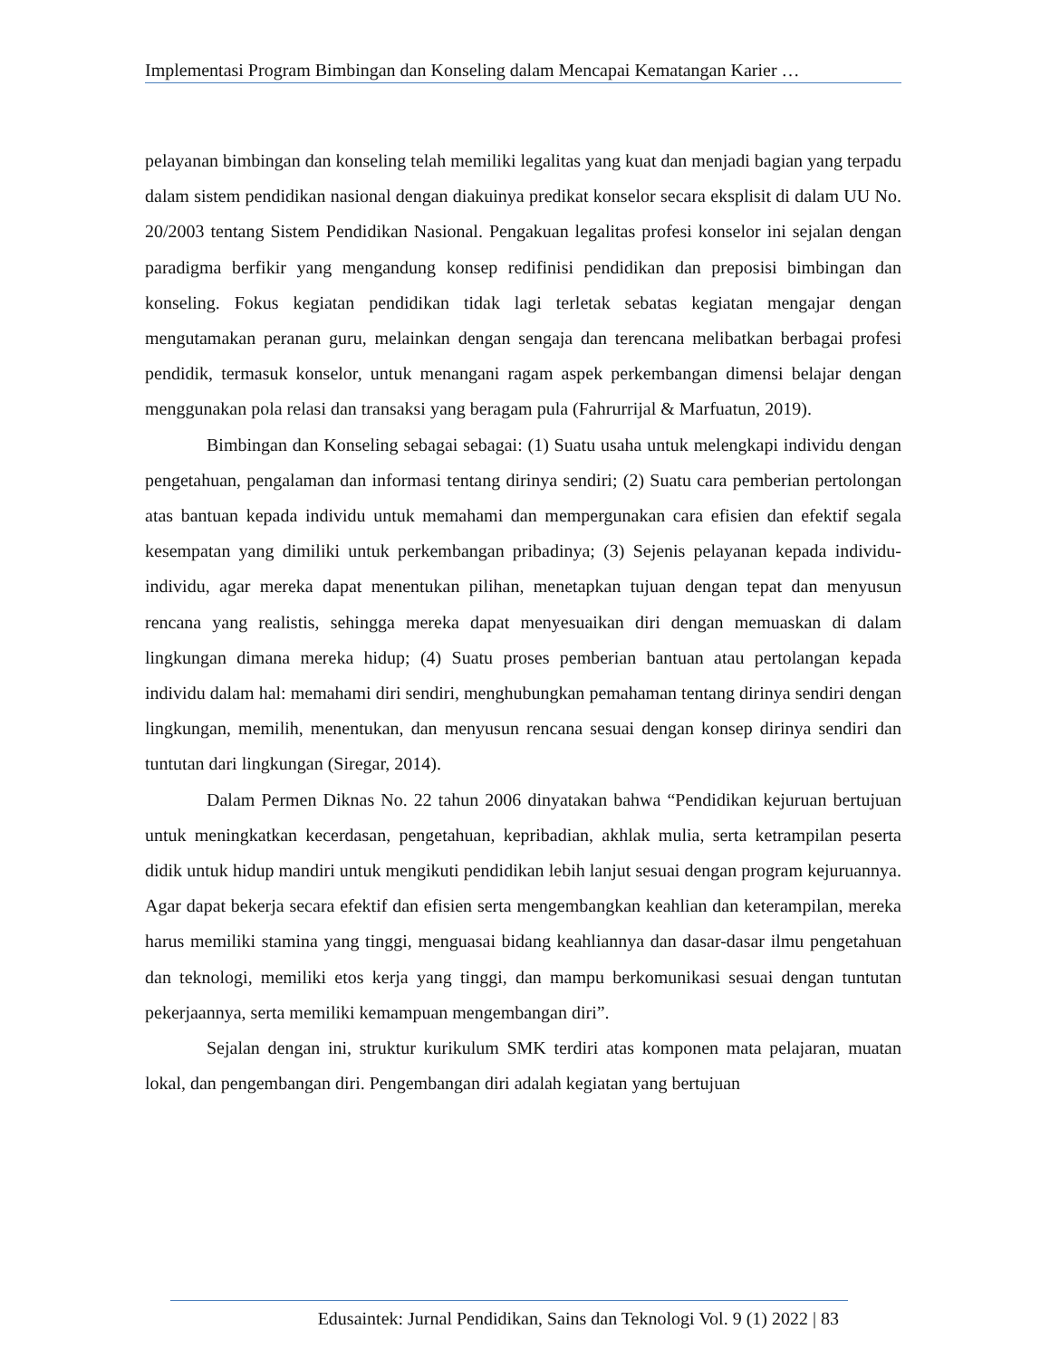Implementasi Program Bimbingan dan Konseling dalam Mencapai Kematangan Karier …
pelayanan bimbingan dan konseling telah memiliki legalitas yang kuat dan menjadi bagian yang terpadu dalam sistem pendidikan nasional dengan diakuinya predikat konselor secara eksplisit di dalam UU No. 20/2003 tentang Sistem Pendidikan Nasional. Pengakuan legalitas profesi konselor ini sejalan dengan paradigma berfikir yang mengandung konsep redifinisi pendidikan dan preposisi bimbingan dan konseling. Fokus kegiatan pendidikan tidak lagi terletak sebatas kegiatan mengajar dengan mengutamakan peranan guru, melainkan dengan sengaja dan terencana melibatkan berbagai profesi pendidik, termasuk konselor, untuk menangani ragam aspek perkembangan dimensi belajar dengan menggunakan pola relasi dan transaksi yang beragam pula (Fahrurrijal & Marfuatun, 2019).
Bimbingan dan Konseling sebagai sebagai: (1) Suatu usaha untuk melengkapi individu dengan pengetahuan, pengalaman dan informasi tentang dirinya sendiri; (2) Suatu cara pemberian pertolongan atas bantuan kepada individu untuk memahami dan mempergunakan cara efisien dan efektif segala kesempatan yang dimiliki untuk perkembangan pribadinya; (3) Sejenis pelayanan kepada individu-individu, agar mereka dapat menentukan pilihan, menetapkan tujuan dengan tepat dan menyusun rencana yang realistis, sehingga mereka dapat menyesuaikan diri dengan memuaskan di dalam lingkungan dimana mereka hidup; (4) Suatu proses pemberian bantuan atau pertolangan kepada individu dalam hal: memahami diri sendiri, menghubungkan pemahaman tentang dirinya sendiri dengan lingkungan, memilih, menentukan, dan menyusun rencana sesuai dengan konsep dirinya sendiri dan tuntutan dari lingkungan (Siregar, 2014).
Dalam Permen Diknas No. 22 tahun 2006 dinyatakan bahwa “Pendidikan kejuruan bertujuan untuk meningkatkan kecerdasan, pengetahuan, kepribadian, akhlak mulia, serta ketrampilan peserta didik untuk hidup mandiri untuk mengikuti pendidikan lebih lanjut sesuai dengan program kejuruannya. Agar dapat bekerja secara efektif dan efisien serta mengembangkan keahlian dan keterampilan, mereka harus memiliki stamina yang tinggi, menguasai bidang keahliannya dan dasar-dasar ilmu pengetahuan dan teknologi, memiliki etos kerja yang tinggi, dan mampu berkomunikasi sesuai dengan tuntutan pekerjaannya, serta memiliki kemampuan mengembangan diri”.
Sejalan dengan ini, struktur kurikulum SMK terdiri atas komponen mata pelajaran, muatan lokal, dan pengembangan diri. Pengembangan diri adalah kegiatan yang bertujuan
Edusaintek: Jurnal Pendidikan, Sains dan Teknologi Vol. 9 (1) 2022 | 83